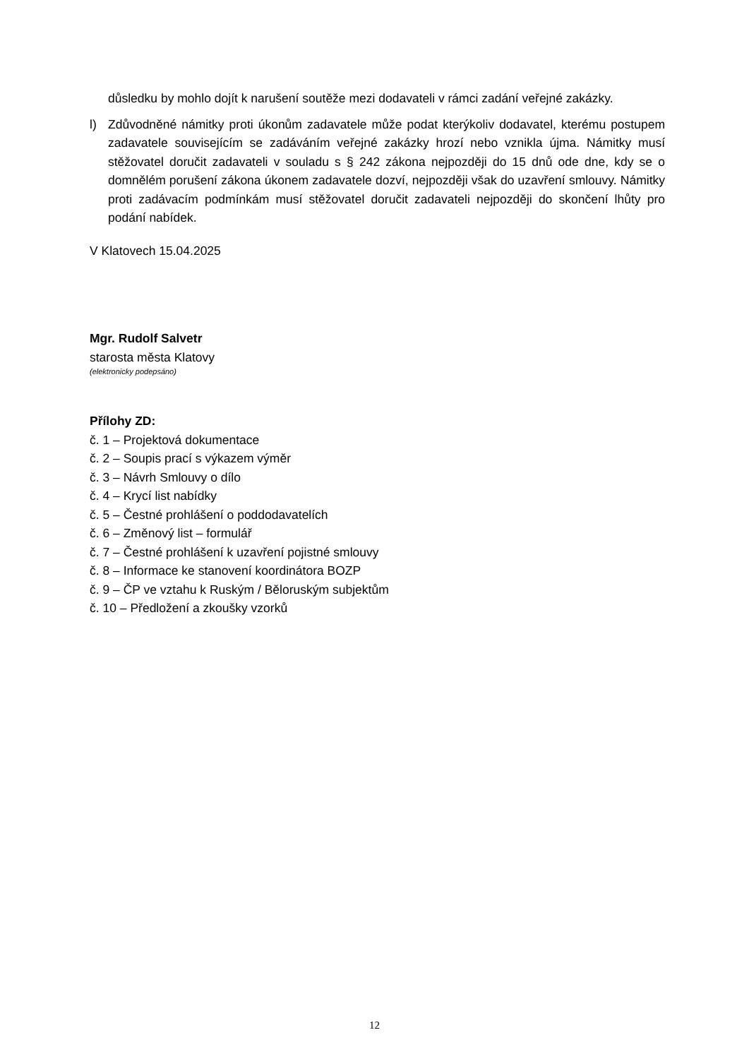důsledku by mohlo dojít k narušení soutěže mezi dodavateli v rámci zadání veřejné zakázky.
l) Zdůvodněné námitky proti úkonům zadavatele může podat kterýkoliv dodavatel, kterému postupem zadavatele souvisejícím se zadáváním veřejné zakázky hrozí nebo vznikla újma. Námitky musí stěžovatel doručit zadavateli v souladu s § 242 zákona nejpozději do 15 dnů ode dne, kdy se o domnělém porušení zákona úkonem zadavatele dozví, nejpozději však do uzavření smlouvy. Námitky proti zadávacím podmínkám musí stěžovatel doručit zadavateli nejpozději do skončení lhůty pro podání nabídek.
V Klatovech 15.04.2025
Mgr. Rudolf Salvetr
starosta města Klatovy
(elektronicky podepsáno)
Přílohy ZD:
č. 1 – Projektová dokumentace
č. 2 – Soupis prací s výkazem výměr
č. 3 – Návrh Smlouvy o dílo
č. 4 – Krycí list nabídky
č. 5 – Čestné prohlášení o poddodavatelích
č. 6 – Změnový list – formulář
č. 7 – Čestné prohlášení k uzavření pojistné smlouvy
č. 8 – Informace ke stanovení koordinátora BOZP
č. 9 – ČP ve vztahu k Ruským / Běloruským subjektům
č. 10 – Předložení a zkoušky vzorků
12